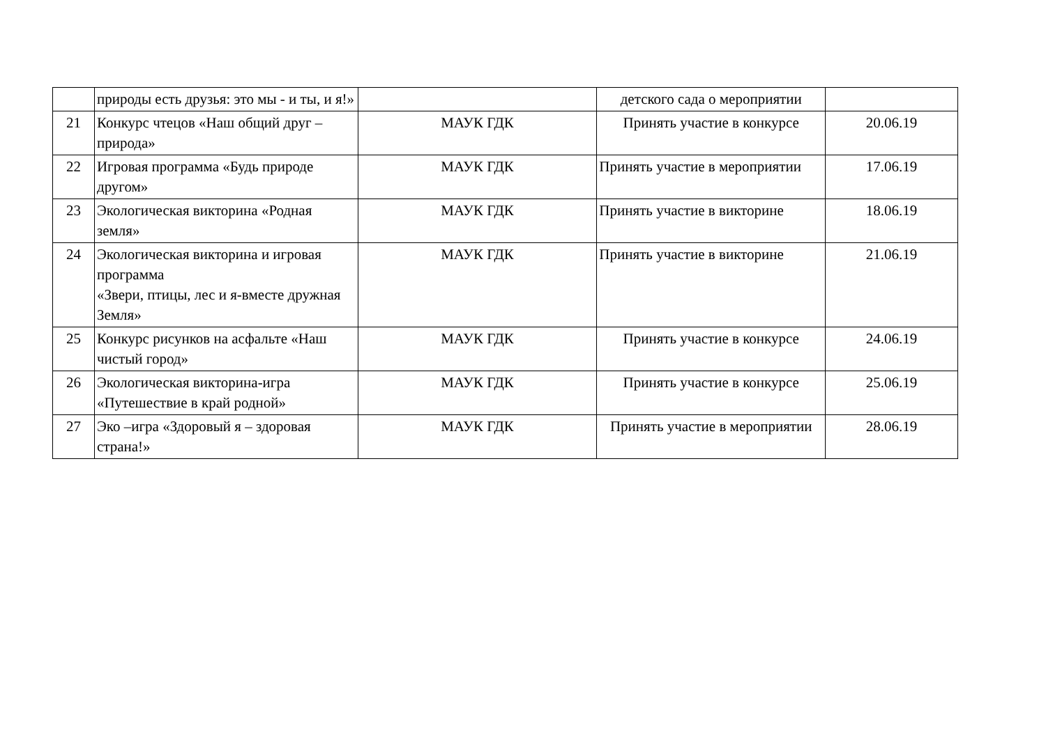| | природы есть друзья: это мы - и ты, и я!» | | детского сада о мероприятии | |
| 21 | Конкурс чтецов «Наш общий друг – природа» | МАУК ГДК | Принять участие в конкурсе | 20.06.19 |
| 22 | Игровая программа «Будь природе другом» | МАУК ГДК | Принять участие в мероприятии | 17.06.19 |
| 23 | Экологическая викторина «Родная земля» | МАУК ГДК | Принять участие в викторине | 18.06.19 |
| 24 | Экологическая викторина и игровая программа «Звери, птицы, лес и я-вместе дружная Земля» | МАУК ГДК | Принять участие в викторине | 21.06.19 |
| 25 | Конкурс рисунков на асфальте «Наш чистый город» | МАУК ГДК | Принять участие в конкурсе | 24.06.19 |
| 26 | Экологическая викторина-игра «Путешествие в край родной» | МАУК ГДК | Принять участие в конкурсе | 25.06.19 |
| 27 | Эко –игра «Здоровый я – здоровая страна!» | МАУК ГДК | Принять участие в мероприятии | 28.06.19 |